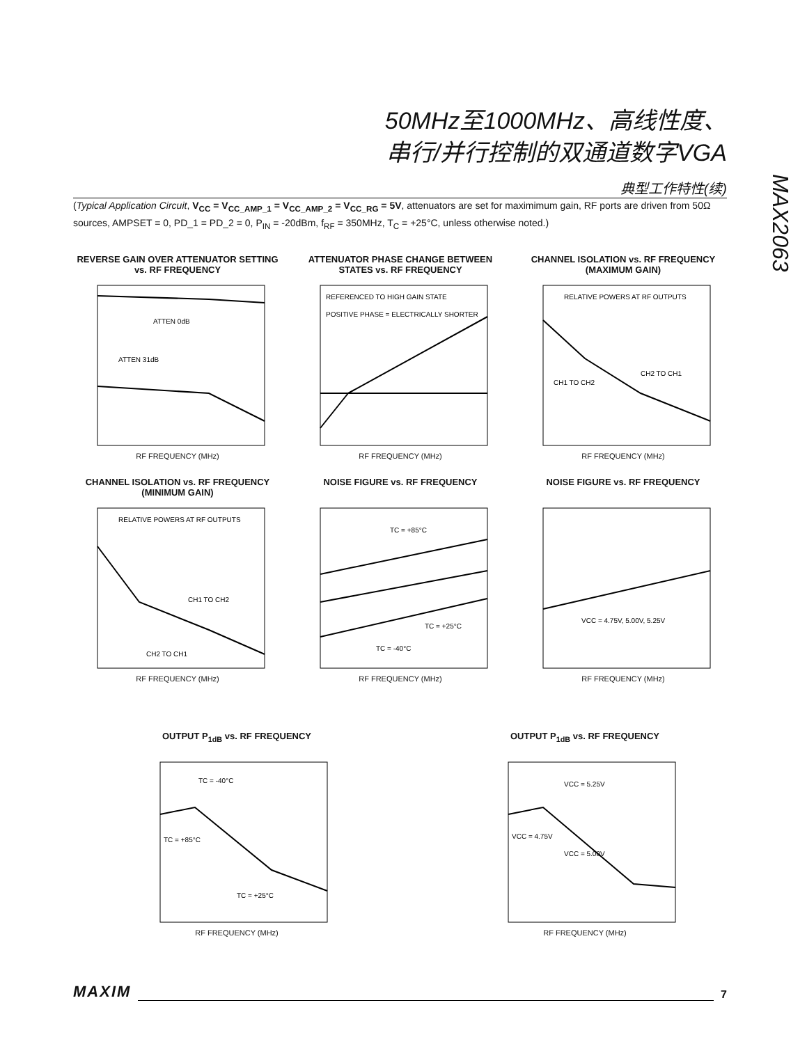50MHz至1000MHz、高线性度、
串行/并行控制的双通道数字VGA
MAX2063
典型工作特性(续)
(Typical Application Circuit, V<sub>CC</sub> = V<sub>CC_AMP_1</sub> = V<sub>CC_AMP_2</sub> = V<sub>CC_RG</sub> = 5V, attenuators are set for maximimum gain, RF ports are driven from 50Ω sources, AMPSET = 0, PD_1 = PD_2 = 0, P<sub>IN</sub> = -20dBm, f<sub>RF</sub> = 350MHz, T<sub>C</sub> = +25°C, unless otherwise noted.)
REVERSE GAIN OVER ATTENUATOR SETTING vs. RF FREQUENCY
ATTEN 0dB
ATTEN 31dB
RF FREQUENCY (MHz)
ATTENUATOR PHASE CHANGE BETWEEN STATES vs. RF FREQUENCY
REFERENCED TO HIGH GAIN STATE
POSITIVE PHASE = ELECTRICALLY SHORTER
RF FREQUENCY (MHz)
CHANNEL ISOLATION vs. RF FREQUENCY (MAXIMUM GAIN)
RELATIVE POWERS AT RF OUTPUTS
CH1 TO CH2
CH2 TO CH1
RF FREQUENCY (MHz)
CHANNEL ISOLATION vs. RF FREQUENCY (MINIMUM GAIN)
RELATIVE POWERS AT RF OUTPUTS
CH1 TO CH2
CH2 TO CH1
RF FREQUENCY (MHz)
NOISE FIGURE vs. RF FREQUENCY
TC = +85°C
TC = +25°C
TC = -40°C
RF FREQUENCY (MHz)
NOISE FIGURE vs. RF FREQUENCY
VCC = 4.75V, 5.00V, 5.25V
RF FREQUENCY (MHz)
OUTPUT P<sub>1dB</sub> vs. RF FREQUENCY
TC = -40°C
TC = +85°C
TC = +25°C
RF FREQUENCY (MHz)
OUTPUT P<sub>1dB</sub> vs. RF FREQUENCY
VCC = 5.25V
VCC = 4.75V
VCC = 5.00V
RF FREQUENCY (MHz)
MAXIM 7